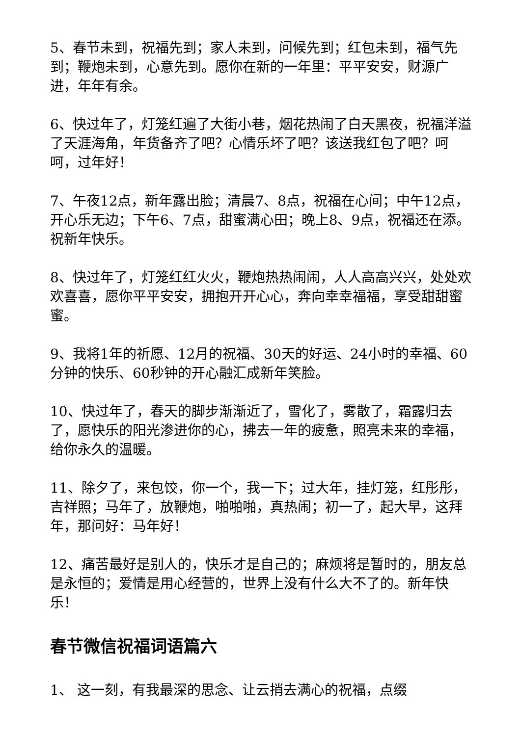5、春节未到，祝福先到；家人未到，问候先到；红包未到，福气先到；鞭炮未到，心意先到。愿你在新的一年里：平平安安，财源广进，年年有余。
6、快过年了，灯笼红遍了大街小巷，烟花热闹了白天黑夜，祝福洋溢了天涯海角，年货备齐了吧？心情乐坏了吧？该送我红包了吧？呵呵，过年好！
7、午夜12点，新年露出脸；清晨7、8点，祝福在心间；中午12点，开心乐无边；下午6、7点，甜蜜满心田；晚上8、9点，祝福还在添。祝新年快乐。
8、快过年了，灯笼红红火火，鞭炮热热闹闹，人人高高兴兴，处处欢欢喜喜，愿你平平安安，拥抱开开心心，奔向幸幸福福，享受甜甜蜜蜜。
9、我将1年的祈愿、12月的祝福、30天的好运、24小时的幸福、60分钟的快乐、60秒钟的开心融汇成新年笑脸。
10、快过年了，春天的脚步渐渐近了，雪化了，雾散了，霜露归去了，愿快乐的阳光渗进你的心，拂去一年的疲惫，照亮未来的幸福，给你永久的温暖。
11、除夕了，来包饺，你一个，我一下；过大年，挂灯笼，红彤彤，吉祥照；马年了，放鞭炮，啪啪啪，真热闹；初一了，起大早，这拜年，那问好：马年好！
12、痛苦最好是别人的，快乐才是自己的；麻烦将是暂时的，朋友总是永恒的；爱情是用心经营的，世界上没有什么大不了的。新年快乐！
春节微信祝福词语篇六
1、 这一刻，有我最深的思念、让云捎去满心的祝福，点缀